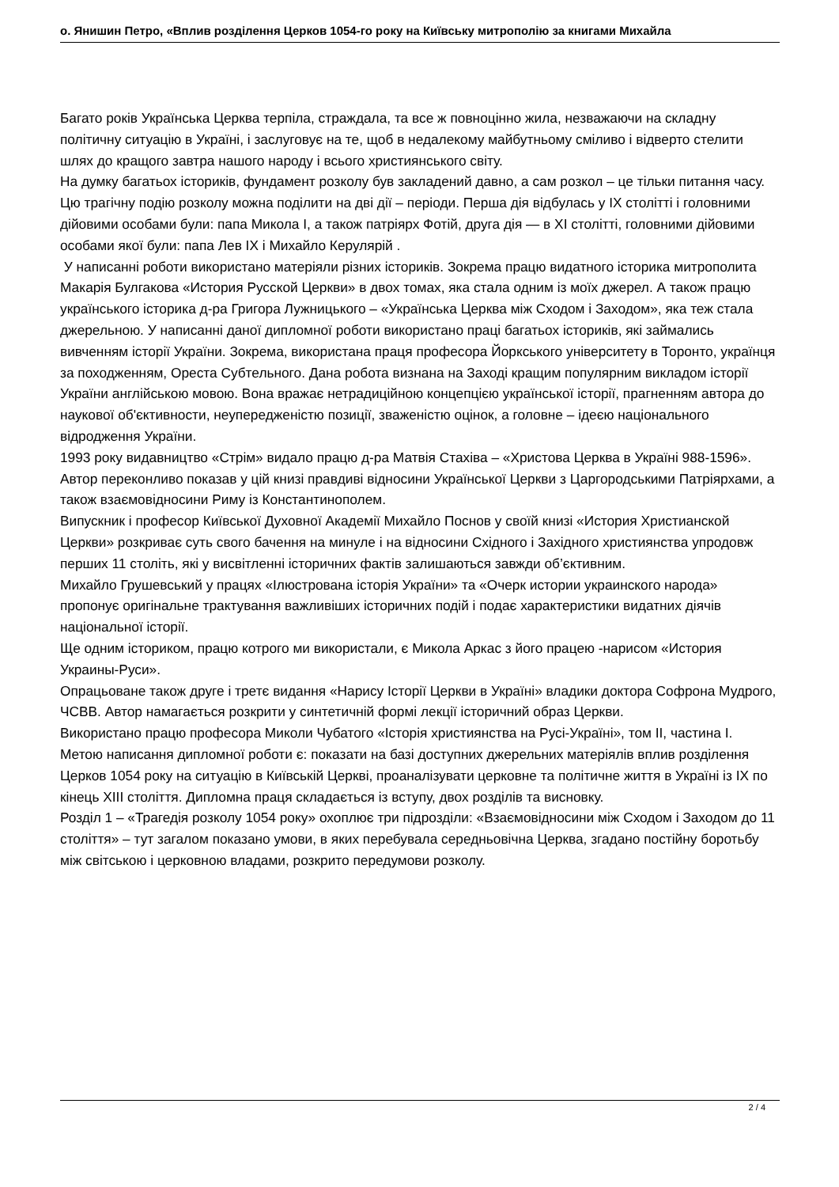о. Янишин Петро, «Вплив розділення Церков 1054-го року на Київську митрополію за книгами Михайла
Багато років Українська Церква терпіла, страждала, та все ж повноцінно жила, незважаючи на складну політичну ситуацію в Україні, і заслуговує на те, щоб в недалекому майбутньому сміливо і відверто стелити шлях до кращого завтра нашого народу і всього християнського світу.
На думку багатьох істориків, фундамент розколу був закладений давно, а сам розкол – це тільки питання часу. Цю трагічну подію розколу можна поділити на дві дії – періоди. Перша дія відбулась у IX столітті і головними дійовими особами були: папа Микола I, а також патріярх Фотій, друга дія — в XI столітті, головними дійовими особами якої були: папа Лев IX і Михайло Керулярій .
У написанні роботи використано матеріяли різних істориків. Зокрема працю видатного історика митрополита Макарія Булгакова «История Русской Церкви» в двох томах, яка стала одним із моїх джерел. А також працю українського історика д-ра Григора Лужницького – «Українська Церква між Сходом і Заходом», яка теж стала джерельною. У написанні даної дипломної роботи використано праці багатьох істориків, які займались вивченням історії України. Зокрема, використана праця професора Йоркського університету в Торонто, українця за походженням, Ореста Субтельного. Дана робота визнана на Заході кращим популярним викладом історії України англійською мовою. Вона вражає нетрадиційною концепцією української історії, прагненням автора до наукової об'єктивности, неупередженістю позиції, зваженістю оцінок, а головне – ідеєю національного відродження України.
1993 року видавництво «Стрім» видало працю д-ра Матвія Стахіва – «Христова Церква в Україні 988-1596». Автор переконливо показав у цій книзі правдиві відносини Української Церкви з Царгородськими Патріярхами, а також взаємовідносини Риму із Константинополем.
Випускник і професор Київської Духовної Академії Михайло Поснов у своїй книзі «История Христианской Церкви» розкриває суть свого бачення на минуле і на відносини Східного і Західного християнства упродовж перших 11 століть, які у висвітленні історичних фактів залишаються завжди об’єктивним.
Михайло Грушевський у працях «Ілюстрована історія України» та «Очерк истории украинского народа» пропонує оригінальне трактування важливіших історичних подій і подає характеристики видатних діячів національної історії.
Ще одним істориком, працю котрого ми використали, є Микола Аркас з його працею -нарисом «История Украины-Руси».
Опрацьоване також друге і третє видання «Нарису Історії Церкви в Україні» владики доктора Софрона Мудрого, ЧСВВ. Автор намагається розкрити у синтетичній формі лекції історичний образ Церкви.
Використано працю професора Миколи Чубатого «Історія християнства на Русі-Україні», том II, частина I.
Метою написання дипломної роботи є: показати на базі доступних джерельних матеріялів вплив розділення Церков 1054 року на ситуацію в Київській Церкві, проаналізувати церковне та політичне життя в Україні із IX по кінець XIII століття. Дипломна праця складається із вступу, двох розділів та висновку.
Розділ 1 – «Трагедія розколу 1054 року» охоплює три підрозділи: «Взаємовідносини між Сходом і Заходом до 11 століття» – тут загалом показано умови, в яких перебувала середньовічна Церква, згадано постійну боротьбу між світською і церковною владами, розкрито передумови розколу.
2 / 4